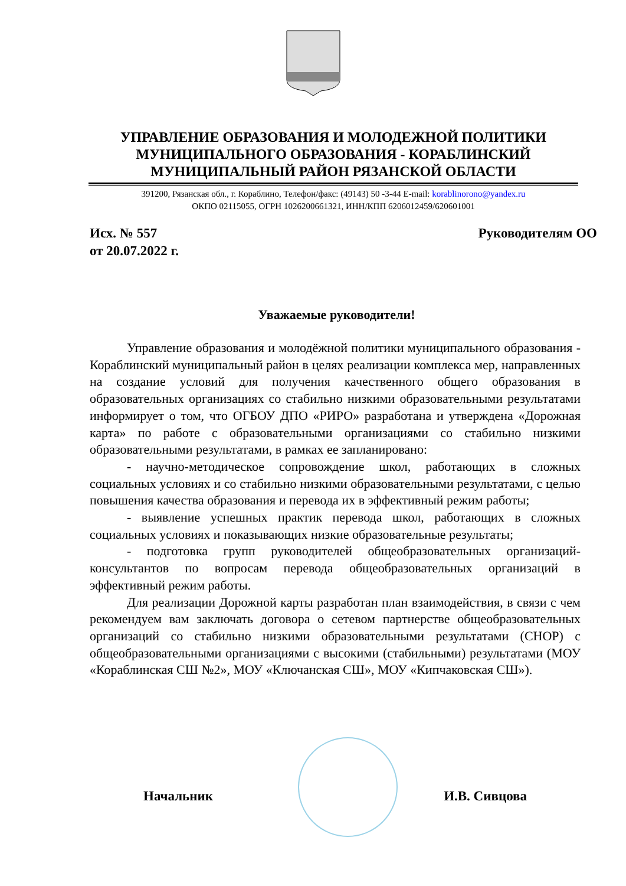УПРАВЛЕНИЕ ОБРАЗОВАНИЯ И МОЛОДЕЖНОЙ ПОЛИТИКИ
МУНИЦИПАЛЬНОГО ОБРАЗОВАНИЯ - КОРАБЛИНСКИЙ
МУНИЦИПАЛЬНЫЙ РАЙОН РЯЗАНСКОЙ ОБЛАСТИ
391200, Рязанская обл., г. Кораблино, Телефон/факс: (49143) 50 -3-44 E-mail: korablinorono@yandex.ru
ОКПО 02115055, ОГРН 1026200661321, ИНН/КПП 6206012459/620601001
Исх. № 557
от 20.07.2022 г.
Руководителям ОО
Уважаемые руководители!
Управление образования и молодёжной политики муниципального образования - Кораблинский муниципальный район в целях реализации комплекса мер, направленных на создание условий для получения качественного общего образования в образовательных организациях со стабильно низкими образовательными результатами информирует о том, что ОГБОУ ДПО «РИРО» разработана и утверждена «Дорожная карта» по работе с образовательными организациями со стабильно низкими образовательными результатами, в рамках ее запланировано:
- научно-методическое сопровождение школ, работающих в сложных социальных условиях и со стабильно низкими образовательными результатами, с целью повышения качества образования и перевода их в эффективный режим работы;
- выявление успешных практик перевода школ, работающих в сложных социальных условиях и показывающих низкие образовательные результаты;
- подготовка групп руководителей общеобразовательных организаций-консультантов по вопросам перевода общеобразовательных организаций в эффективный режим работы.
Для реализации Дорожной карты разработан план взаимодействия, в связи с чем рекомендуем вам заключать договора о сетевом партнерстве общеобразовательных организаций со стабильно низкими образовательными результатами (СНОР) с общеобразовательными организациями с высокими (стабильными) результатами (МОУ «Кораблинская СШ №2», МОУ «Ключанская СШ», МОУ «Кипчаковская СШ»).
Начальник И.В. Сивцова